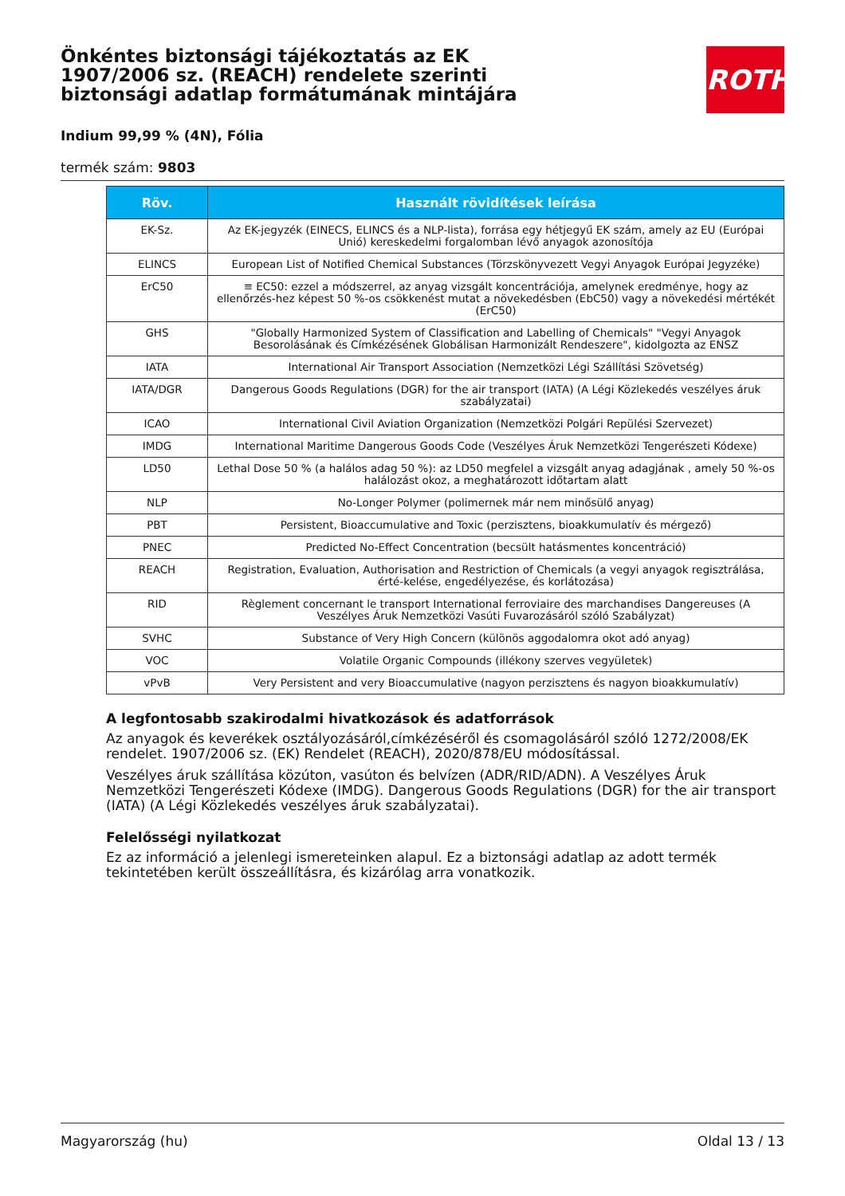ROTH
Önkéntes biztonsági tájékoztatás az EK 1907/2006 sz. (REACH) rendelete szerinti biztonsági adatlap formátumának mintájára
Indium 99,99 % (4N), Fólia
termék szám: 9803
| Röv. | Használt rövidítések leírása |
| --- | --- |
| EK-Sz. | Az EK-jegyzék (EINECS, ELINCS és a NLP-lista), forrása egy hétjegyű EK szám, amely az EU (Európai Unió) kereskedelmi forgalomban lévő anyagok azonosítója |
| ELINCS | European List of Notified Chemical Substances (Törzskönyvezett Vegyi Anyagok Európai Jegyzéke) |
| ErC50 | ≡ EC50: ezzel a módszerrel, az anyag vizsgált koncentrációja, amelynek eredménye, hogy az ellenőrzés-hez képest 50 %-os csökkenést mutat a növekedésben (EbC50) vagy a növekedési mértékét (ErC50) |
| GHS | "Globally Harmonized System of Classification and Labelling of Chemicals" "Vegyi Anyagok Besorolásának és Címkézésének Globálisan Harmonizált Rendeszere", kidolgozta az ENSZ |
| IATA | International Air Transport Association (Nemzetközi Légi Szállítási Szövetség) |
| IATA/DGR | Dangerous Goods Regulations (DGR) for the air transport (IATA) (A Légi Közlekedés veszélyes áruk szabályzatai) |
| ICAO | International Civil Aviation Organization (Nemzetközi Polgári Repülési Szervezet) |
| IMDG | International Maritime Dangerous Goods Code (Veszélyes Áruk Nemzetközi Tengerészeti Kódexe) |
| LD50 | Lethal Dose 50 % (a halálos adag 50 %): az LD50 megfelel a vizsgált anyag adagjának , amely 50 %-os halálozást okoz, a meghatározott időtartam alatt |
| NLP | No-Longer Polymer (polimernek már nem minősülő anyag) |
| PBT | Persistent, Bioaccumulative and Toxic (perzisztens, bioakkumulatív és mérgező) |
| PNEC | Predicted No-Effect Concentration (becsült hatásmentes koncentráció) |
| REACH | Registration, Evaluation, Authorisation and Restriction of Chemicals (a vegyi anyagok regisztrálása, érté-kelése, engedélyezése, és korlátozása) |
| RID | Règlement concernant le transport International ferroviaire des marchandises Dangereuses (A Veszélyes Áruk Nemzetközi Vasúti Fuvarozásáról szóló Szabályzat) |
| SVHC | Substance of Very High Concern (különös aggodalomra okot adó anyag) |
| VOC | Volatile Organic Compounds (illékony szerves vegyületek) |
| vPvB | Very Persistent and very Bioaccumulative (nagyon perzisztens és nagyon bioakkumulatív) |
A legfontosabb szakirodalmi hivatkozások és adatforrások
Az anyagok és keverékek osztályozásáról,címkézéséről és csomagolásáról szóló 1272/2008/EK rendelet. 1907/2006 sz. (EK) Rendelet (REACH), 2020/878/EU módosítással.
Veszélyes áruk szállítása közúton, vasúton és belvízen (ADR/RID/ADN). A Veszélyes Áruk Nemzetközi Tengerészeti Kódexe (IMDG). Dangerous Goods Regulations (DGR) for the air transport (IATA) (A Légi Közlekedés veszélyes áruk szabályzatai).
Felelősségi nyilatkozat
Ez az információ a jelenlegi ismereteinken alapul. Ez a biztonsági adatlap az adott termék tekintetében került összeállításra, és kizárólag arra vonatkozik.
Magyarország (hu) Oldal 13 / 13